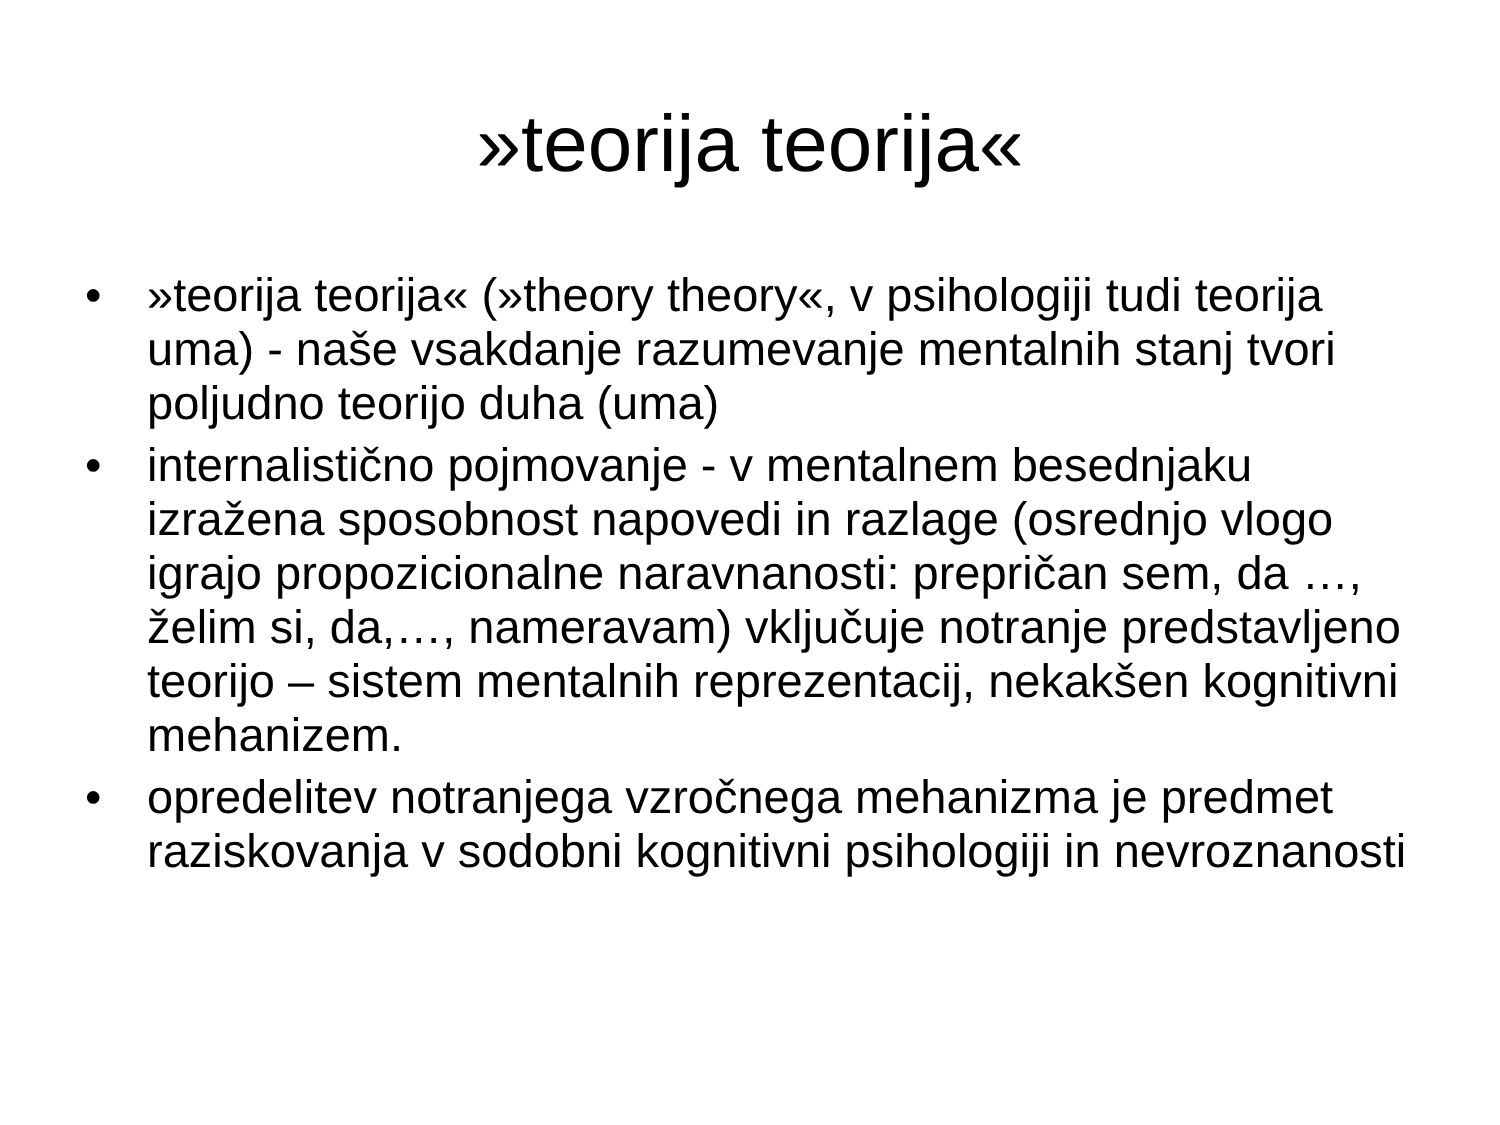»teorija teorija«
• »teorija teorija« (»theory theory«, v psihologiji tudi teorija uma) - naše vsakdanje razumevanje mentalnih stanj tvori poljudno teorijo duha (uma)
• internalistično pojmovanje - v mentalnem besednjaku izražena sposobnost napovedi in razlage (osrednjo vlogo igrajo propozicionalne naravnanosti: prepričan sem, da …, želim si, da,…, nameravam) vključuje notranje predstavljeno teorijo – sistem mentalnih reprezentacij, nekakšen kognitivni mehanizem.
• opredelitev notranjega vzročnega mehanizma je predmet raziskovanja v sodobni kognitivni psihologiji in nevroznanosti